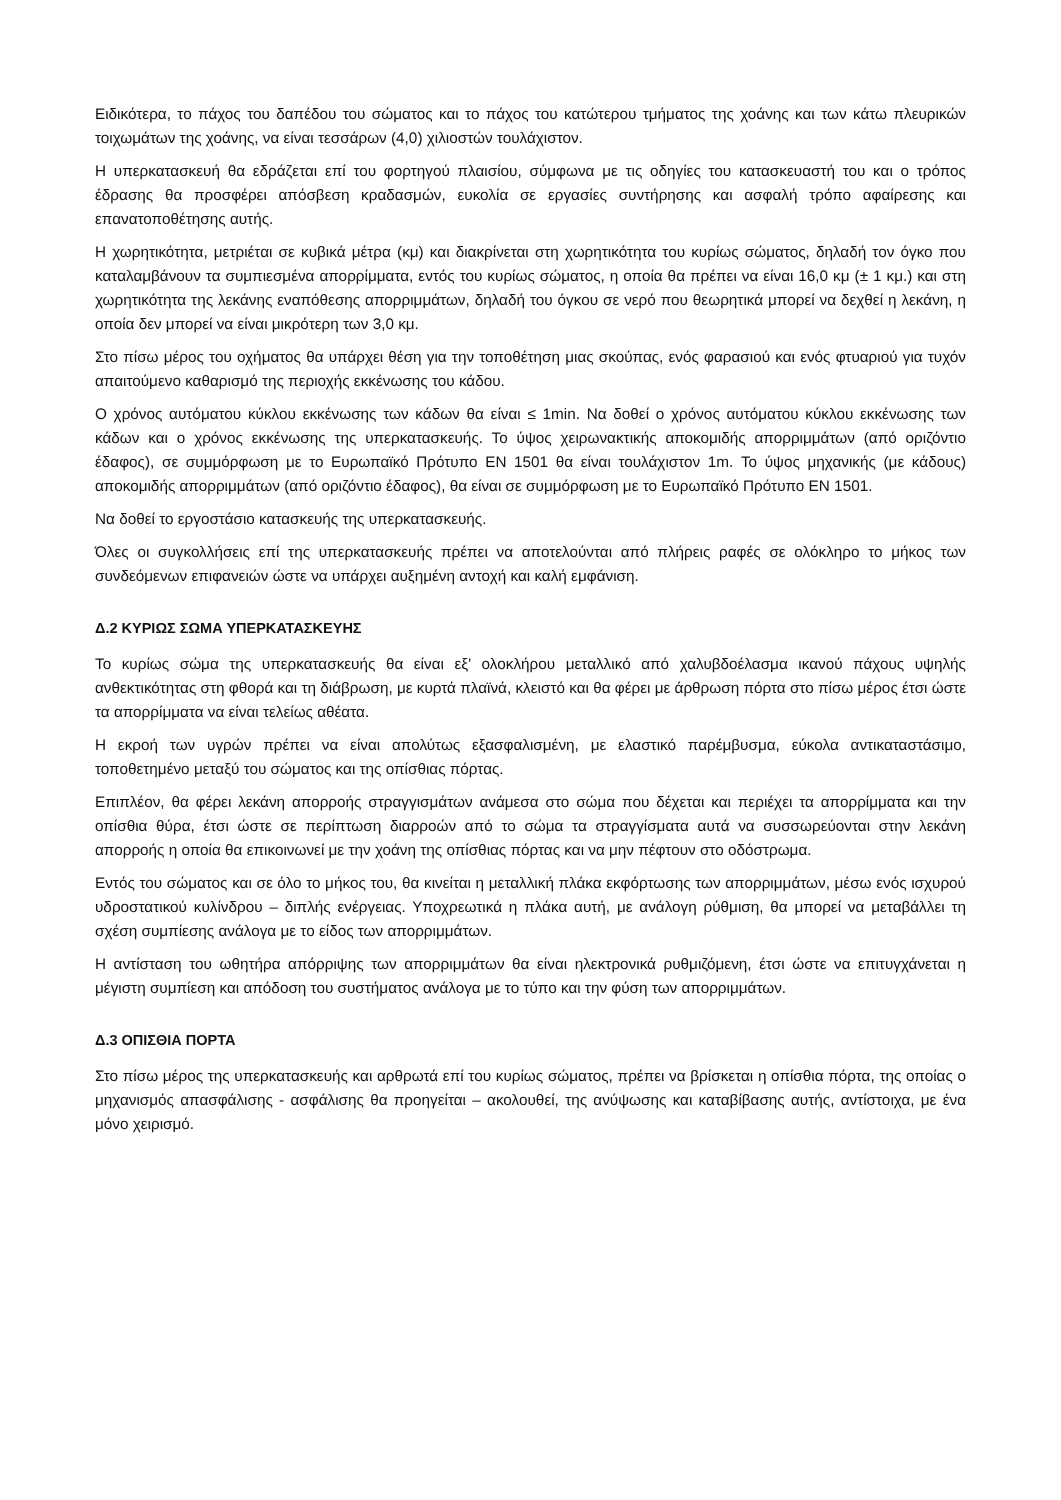Ειδικότερα, το πάχος του δαπέδου του σώματος και το πάχος του κατώτερου τμήματος της χοάνης και των κάτω πλευρικών τοιχωμάτων της χοάνης, να είναι τεσσάρων (4,0) χιλιοστών τουλάχιστον.
Η υπερκατασκευή θα εδράζεται επί του φορτηγού πλαισίου, σύμφωνα με τις οδηγίες του κατασκευαστή του και ο τρόπος έδρασης θα προσφέρει απόσβεση κραδασμών, ευκολία σε εργασίες συντήρησης και ασφαλή τρόπο αφαίρεσης και επανατοποθέτησης αυτής.
Η χωρητικότητα, μετριέται σε κυβικά μέτρα (κμ) και διακρίνεται στη χωρητικότητα του κυρίως σώματος, δηλαδή τον όγκο που καταλαμβάνουν τα συμπιεσμένα απορρίμματα, εντός του κυρίως σώματος, η οποία θα πρέπει να είναι 16,0 κμ (± 1 κμ.) και στη χωρητικότητα της λεκάνης εναπόθεσης απορριμμάτων, δηλαδή του όγκου σε νερό που θεωρητικά μπορεί να δεχθεί η λεκάνη, η οποία δεν μπορεί να είναι μικρότερη των 3,0 κμ.
Στο πίσω μέρος του οχήματος θα υπάρχει θέση για την τοποθέτηση μιας σκούπας, ενός φαρασιού και ενός φτυαριού για τυχόν απαιτούμενο καθαρισμό της περιοχής εκκένωσης του κάδου.
Ο χρόνος αυτόματου κύκλου εκκένωσης των κάδων θα είναι ≤ 1min. Να δοθεί ο χρόνος αυτόματου κύκλου εκκένωσης των κάδων και ο χρόνος εκκένωσης της υπερκατασκευής. Το ύψος χειρωνακτικής αποκομιδής απορριμμάτων (από οριζόντιο έδαφος), σε συμμόρφωση με το Ευρωπαϊκό Πρότυπο ΕΝ 1501 θα είναι τουλάχιστον 1m. Το ύψος μηχανικής (με κάδους) αποκομιδής απορριμμάτων (από οριζόντιο έδαφος), θα είναι σε συμμόρφωση με το Ευρωπαϊκό Πρότυπο ΕΝ 1501.
Να δοθεί το εργοστάσιο κατασκευής της υπερκατασκευής.
Όλες οι συγκολλήσεις επί της υπερκατασκευής πρέπει να αποτελούνται από πλήρεις ραφές σε ολόκληρο το μήκος των συνδεόμενων επιφανειών ώστε να υπάρχει αυξημένη αντοχή και καλή εμφάνιση.
Δ.2 ΚΥΡΙΩΣ ΣΩΜΑ ΥΠΕΡΚΑΤΑΣΚΕΥΗΣ
Το κυρίως σώμα της υπερκατασκευής θα είναι εξ' ολοκλήρου μεταλλικό από χαλυβδοέλασμα ικανού πάχους υψηλής ανθεκτικότητας στη φθορά και τη διάβρωση, με κυρτά πλαϊνά, κλειστό και θα φέρει με άρθρωση πόρτα στο πίσω μέρος έτσι ώστε τα απορρίμματα να είναι τελείως αθέατα.
Η εκροή των υγρών πρέπει να είναι απολύτως εξασφαλισμένη, με ελαστικό παρέμβυσμα, εύκολα αντικαταστάσιμο, τοποθετημένο μεταξύ του σώματος και της οπίσθιας πόρτας.
Επιπλέον, θα φέρει λεκάνη απορροής στραγγισμάτων ανάμεσα στο σώμα που δέχεται και περιέχει τα απορρίμματα και την οπίσθια θύρα, έτσι ώστε σε περίπτωση διαρροών από το σώμα τα στραγγίσματα αυτά να συσσωρεύονται στην λεκάνη απορροής η οποία θα επικοινωνεί με την χοάνη της οπίσθιας πόρτας και να μην πέφτουν στο οδόστρωμα.
Εντός του σώματος και σε όλο το μήκος του, θα κινείται η μεταλλική πλάκα εκφόρτωσης των απορριμμάτων, μέσω ενός ισχυρού υδροστατικού κυλίνδρου – διπλής ενέργειας. Υποχρεωτικά η πλάκα αυτή, με ανάλογη ρύθμιση, θα μπορεί να μεταβάλλει τη σχέση συμπίεσης ανάλογα με το είδος των απορριμμάτων.
Η αντίσταση του ωθητήρα απόρριψης των απορριμμάτων θα είναι ηλεκτρονικά ρυθμιζόμενη, έτσι ώστε να επιτυγχάνεται η μέγιστη συμπίεση και απόδοση του συστήματος ανάλογα με το τύπο και την φύση των απορριμμάτων.
Δ.3 ΟΠΙΣΘΙΑ ΠΟΡΤΑ
Στο πίσω μέρος της υπερκατασκευής και αρθρωτά επί του κυρίως σώματος, πρέπει να βρίσκεται η οπίσθια πόρτα, της οποίας ο μηχανισμός απασφάλισης - ασφάλισης θα προηγείται – ακολουθεί, της ανύψωσης και καταβίβασης αυτής, αντίστοιχα, με ένα μόνο χειρισμό.